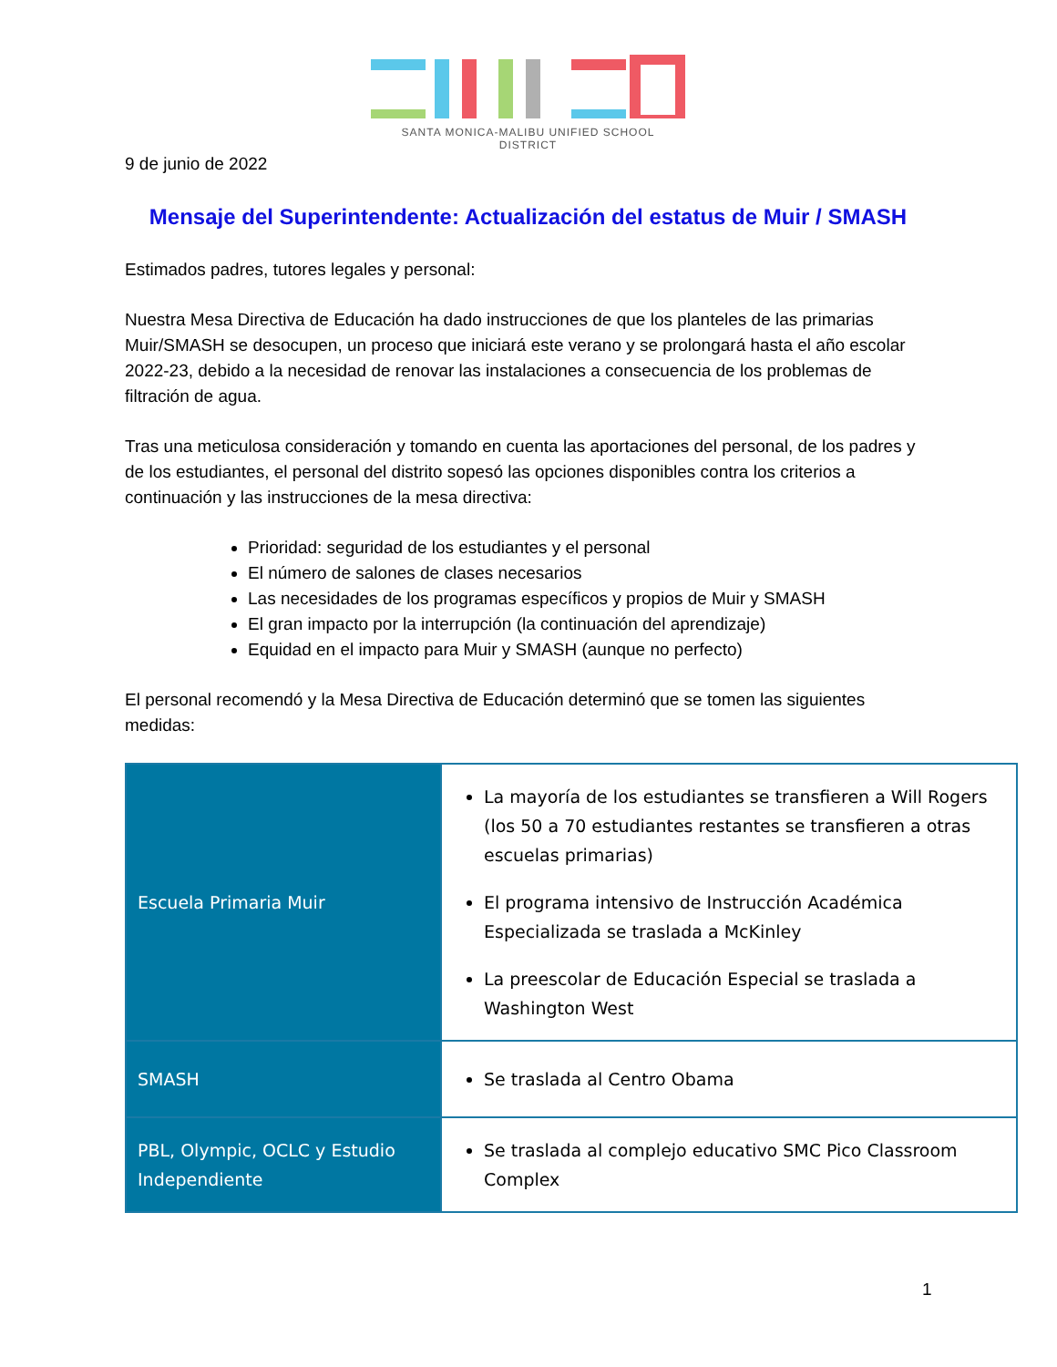SANTA MONICA-MALIBU UNIFIED SCHOOL DISTRICT
9 de junio de 2022
Mensaje del Superintendente: Actualización del estatus de Muir / SMASH
Estimados padres, tutores legales y personal:
Nuestra Mesa Directiva de Educación ha dado instrucciones de que los planteles de las primarias Muir/SMASH se desocupen, un proceso que iniciará este verano y se prolongará hasta el año escolar 2022-23, debido a la necesidad de renovar las instalaciones a consecuencia de los problemas de filtración de agua.
Tras una meticulosa consideración y tomando en cuenta las aportaciones del personal, de los padres y de los estudiantes, el personal del distrito sopesó las opciones disponibles contra los criterios a continuación y las instrucciones de la mesa directiva:
Prioridad: seguridad de los estudiantes y el personal
El número de salones de clases necesarios
Las necesidades de los programas específicos y propios de Muir y SMASH
El gran impacto por la interrupción (la continuación del aprendizaje)
Equidad en el impacto para Muir y SMASH (aunque no perfecto)
El personal recomendó y la Mesa Directiva de Educación determinó que se tomen las siguientes medidas:
| Escuela Primaria Muir | La mayoría de los estudiantes se transfieren a Will Rogers (los 50 a 70 estudiantes restantes se transfieren a otras escuelas primarias) El programa intensivo de Instrucción Académica Especializada se traslada a McKinley La preescolar de Educación Especial se traslada a Washington West |
| SMASH | Se traslada al Centro Obama |
| PBL, Olympic, OCLC y Estudio Independiente | Se traslada al complejo educativo SMC Pico Classroom Complex |
1